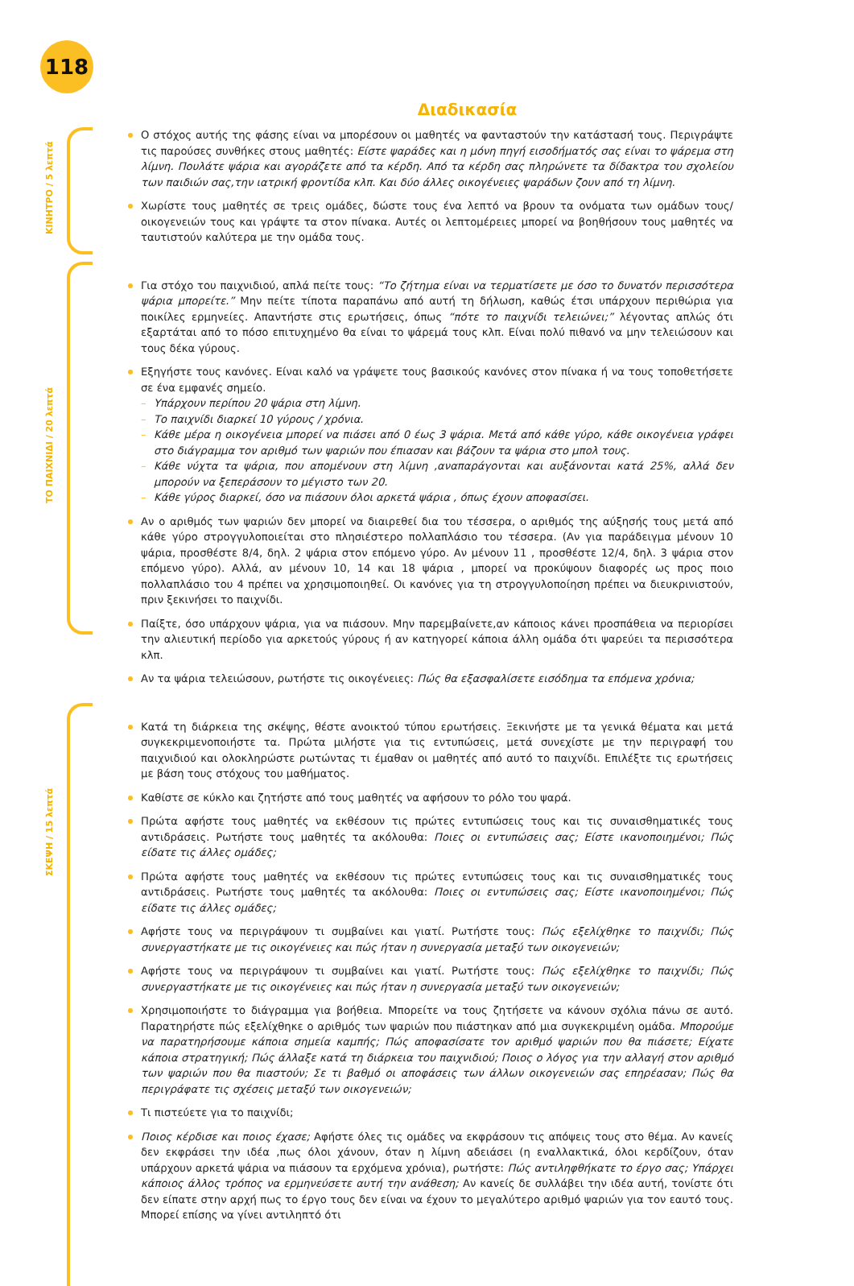118
Διαδικασία
ΚΙΝΗΤΡΟ / 5 λεπτά
Ο στόχος αυτής της φάσης είναι να μπορέσουν οι μαθητές να φανταστούν την κατάστασή τους. Περιγράψτε τις παρούσες συνθήκες στους μαθητές: Είστε ψαράδες και η μόνη πηγή εισοδήματός σας είναι το ψάρεμα στη λίμνη. Πουλάτε ψάρια και αγοράζετε από τα κέρδη. Από τα κέρδη σας πληρώνετε τα δίδακτρα του σχολείου των παιδιών σας,την ιατρική φροντίδα κλπ. Και δύο άλλες οικογένειες ψαράδων ζουν από τη λίμνη.
Χωρίστε τους μαθητές σε τρεις ομάδες, δώστε τους ένα λεπτό να βρουν τα ονόματα των ομάδων τους/ οικογενειών τους και γράψτε τα στον πίνακα. Αυτές οι λεπτομέρειες μπορεί να βοηθήσουν τους μαθητές να ταυτιστούν καλύτερα με την ομάδα τους.
ΤΟ ΠΑΙΧΝΙΔΙ / 20 λεπτά
Για στόχο του παιχνιδιού, απλά πείτε τους: “Το ζήτημα είναι να τερματίσετε με όσο το δυνατόν περισσότερα ψάρια μπορείτε.” Μην πείτε τίποτα παραπάνω από αυτή τη δήλωση, καθώς έτσι υπάρχουν περιθώρια για ποικίλες ερμηνείες. Απαντήστε στις ερωτήσεις, όπως “πότε το παιχνίδι τελειώνει;” λέγοντας απλώς ότι εξαρτάται από το πόσο επιτυχημένο θα είναι το ψάρεμά τους κλπ. Είναι πολύ πιθανό να μην τελειώσουν και τους δέκα γύρους.
Εξηγήστε τους κανόνες. Είναι καλό να γράψετε τους βασικούς κανόνες στον πίνακα ή να τους τοποθετήσετε σε ένα εμφανές σημείο.
– Υπάρχουν περίπου 20 ψάρια στη λίμνη.
– Το παιχνίδι διαρκεί 10 γύρους / χρόνια.
– Κάθε μέρα η οικογένεια μπορεί να πιάσει από 0 έως 3 ψάρια. Μετά από κάθε γύρο, κάθε οικογένεια γράφει στο διάγραμμα τον αριθμό των ψαριών που έπιασαν και βάζουν τα ψάρια στο μπολ τους.
– Κάθε νύχτα τα ψάρια, που απομένουν στη λίμνη ,αναπαράγονται και αυξάνονται κατά 25%, αλλά δεν μπορούν να ξεπεράσουν το μέγιστο των 20.
– Κάθε γύρος διαρκεί, όσο να πιάσουν όλοι αρκετά ψάρια , όπως έχουν αποφασίσει.
Αν ο αριθμός των ψαριών δεν μπορεί να διαιρεθεί δια του τέσσερα, ο αριθμός της αύξησής τους μετά από κάθε γύρο στρογγυλοποιείται στο πλησιέστερο πολλαπλάσιο του τέσσερα. (Αν για παράδειγμα μένουν 10 ψάρια, προσθέστε 8/4, δηλ. 2 ψάρια στον επόμενο γύρο. Αν μένουν 11 , προσθέστε 12/4, δηλ. 3 ψάρια στον επόμενο γύρο). Αλλά, αν μένουν 10, 14 και 18 ψάρια , μπορεί να προκύψουν διαφορές ως προς ποιο πολλαπλάσιο του 4 πρέπει να χρησιμοποιηθεί. Οι κανόνες για τη στρογγυλοποίηση πρέπει να διευκρινιστούν, πριν ξεκινήσει το παιχνίδι.
Παίξτε, όσο υπάρχουν ψάρια, για να πιάσουν. Μην παρεμβαίνετε,αν κάποιος κάνει προσπάθεια να περιορίσει την αλιευτική περίοδο για αρκετούς γύρους ή αν κατηγορεί κάποια άλλη ομάδα ότι ψαρεύει τα περισσότερα κλπ.
Αν τα ψάρια τελειώσουν, ρωτήστε τις οικογένειες: Πώς θα εξασφαλίσετε εισόδημα τα επόμενα χρόνια;
ΣΚΕΨΗ / 15 λεπτά
Κατά τη διάρκεια της σκέψης, θέστε ανοικτού τύπου ερωτήσεις. Ξεκινήστε με τα γενικά θέματα και μετά συγκεκριμενοποιήστε τα. Πρώτα μιλήστε για τις εντυπώσεις, μετά συνεχίστε με την περιγραφή του παιχνιδιού και ολοκληρώστε ρωτώντας τι έμαθαν οι μαθητές από αυτό το παιχνίδι. Επιλέξτε τις ερωτήσεις με βάση τους στόχους του μαθήματος.
Καθίστε σε κύκλο και ζητήστε από τους μαθητές να αφήσουν το ρόλο του ψαρά.
Πρώτα αφήστε τους μαθητές να εκθέσουν τις πρώτες εντυπώσεις τους και τις συναισθηματικές τους αντιδράσεις. Ρωτήστε τους μαθητές τα ακόλουθα: Ποιες οι εντυπώσεις σας; Είστε ικανοποιημένοι; Πώς είδατε τις άλλες ομάδες;
Πρώτα αφήστε τους μαθητές να εκθέσουν τις πρώτες εντυπώσεις τους και τις συναισθηματικές τους αντιδράσεις. Ρωτήστε τους μαθητές τα ακόλουθα: Ποιες οι εντυπώσεις σας; Είστε ικανοποιημένοι; Πώς είδατε τις άλλες ομάδες;
Αφήστε τους να περιγράψουν τι συμβαίνει και γιατί. Ρωτήστε τους: Πώς εξελίχθηκε το παιχνίδι; Πώς συνεργαστήκατε με τις οικογένειες και πώς ήταν η συνεργασία μεταξύ των οικογενειών;
Αφήστε τους να περιγράψουν τι συμβαίνει και γιατί. Ρωτήστε τους: Πώς εξελίχθηκε το παιχνίδι; Πώς συνεργαστήκατε με τις οικογένειες και πώς ήταν η συνεργασία μεταξύ των οικογενειών;
Χρησιμοποιήστε το διάγραμμα για βοήθεια. Μπορείτε να τους ζητήσετε να κάνουν σχόλια πάνω σε αυτό. Παρατηρήστε πώς εξελίχθηκε ο αριθμός των ψαριών που πιάστηκαν από μια συγκεκριμένη ομάδα. Μπορούμε να παρατηρήσουμε κάποια σημεία καμπής; Πώς αποφασίσατε τον αριθμό ψαριών που θα πιάσετε; Είχατε κάποια στρατηγική; Πώς άλλαξε κατά τη διάρκεια του παιχνιδιού; Ποιος ο λόγος για την αλλαγή στον αριθμό των ψαριών που θα πιαστούν; Σε τι βαθμό οι αποφάσεις των άλλων οικογενειών σας επηρέασαν; Πώς θα περιγράφατε τις σχέσεις μεταξύ των οικογενειών;
Τι πιστεύετε για το παιχνίδι;
Ποιος κέρδισε και ποιος έχασε; Αφήστε όλες τις ομάδες να εκφράσουν τις απόψεις τους στο θέμα. Αν κανείς δεν εκφράσει την ιδέα ,πως όλοι χάνουν, όταν η λίμνη αδειάσει (η εναλλακτικά, όλοι κερδίζουν, όταν υπάρχουν αρκετά ψάρια να πιάσουν τα ερχόμενα χρόνια), ρωτήστε: Πώς αντιληφθήκατε το έργο σας; Υπάρχει κάποιος άλλος τρόπος να ερμηνεύσετε αυτή την ανάθεση; Αν κανείς δε συλλάβει την ιδέα αυτή, τονίστε ότι δεν είπατε στην αρχή πως το έργο τους δεν είναι να έχουν το μεγαλύτερο αριθμό ψαριών για τον εαυτό τους. Μπορεί επίσης να γίνει αντιληπτό ότι